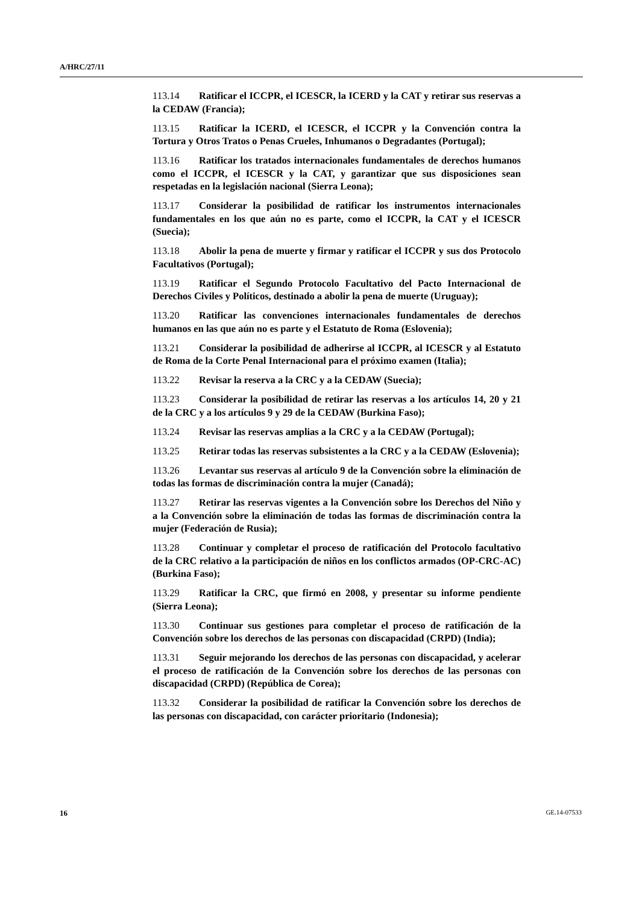A/HRC/27/11
113.14 Ratificar el ICCPR, el ICESCR, la ICERD y la CAT y retirar sus reservas a la CEDAW (Francia);
113.15 Ratificar la ICERD, el ICESCR, el ICCPR y la Convención contra la Tortura y Otros Tratos o Penas Crueles, Inhumanos o Degradantes (Portugal);
113.16 Ratificar los tratados internacionales fundamentales de derechos humanos como el ICCPR, el ICESCR y la CAT, y garantizar que sus disposiciones sean respetadas en la legislación nacional (Sierra Leona);
113.17 Considerar la posibilidad de ratificar los instrumentos internacionales fundamentales en los que aún no es parte, como el ICCPR, la CAT y el ICESCR (Suecia);
113.18 Abolir la pena de muerte y firmar y ratificar el ICCPR y sus dos Protocolo Facultativos (Portugal);
113.19 Ratificar el Segundo Protocolo Facultativo del Pacto Internacional de Derechos Civiles y Políticos, destinado a abolir la pena de muerte (Uruguay);
113.20 Ratificar las convenciones internacionales fundamentales de derechos humanos en las que aún no es parte y el Estatuto de Roma (Eslovenia);
113.21 Considerar la posibilidad de adherirse al ICCPR, al ICESCR y al Estatuto de Roma de la Corte Penal Internacional para el próximo examen (Italia);
113.22 Revisar la reserva a la CRC y a la CEDAW (Suecia);
113.23 Considerar la posibilidad de retirar las reservas a los artículos 14, 20 y 21 de la CRC y a los artículos 9 y 29 de la CEDAW (Burkina Faso);
113.24 Revisar las reservas amplias a la CRC y a la CEDAW (Portugal);
113.25 Retirar todas las reservas subsistentes a la CRC y a la CEDAW (Eslovenia);
113.26 Levantar sus reservas al artículo 9 de la Convención sobre la eliminación de todas las formas de discriminación contra la mujer (Canadá);
113.27 Retirar las reservas vigentes a la Convención sobre los Derechos del Niño y a la Convención sobre la eliminación de todas las formas de discriminación contra la mujer (Federación de Rusia);
113.28 Continuar y completar el proceso de ratificación del Protocolo facultativo de la CRC relativo a la participación de niños en los conflictos armados (OP-CRC-AC) (Burkina Faso);
113.29 Ratificar la CRC, que firmó en 2008, y presentar su informe pendiente (Sierra Leona);
113.30 Continuar sus gestiones para completar el proceso de ratificación de la Convención sobre los derechos de las personas con discapacidad (CRPD) (India);
113.31 Seguir mejorando los derechos de las personas con discapacidad, y acelerar el proceso de ratificación de la Convención sobre los derechos de las personas con discapacidad (CRPD) (República de Corea);
113.32 Considerar la posibilidad de ratificar la Convención sobre los derechos de las personas con discapacidad, con carácter prioritario (Indonesia);
16 GE.14-07533